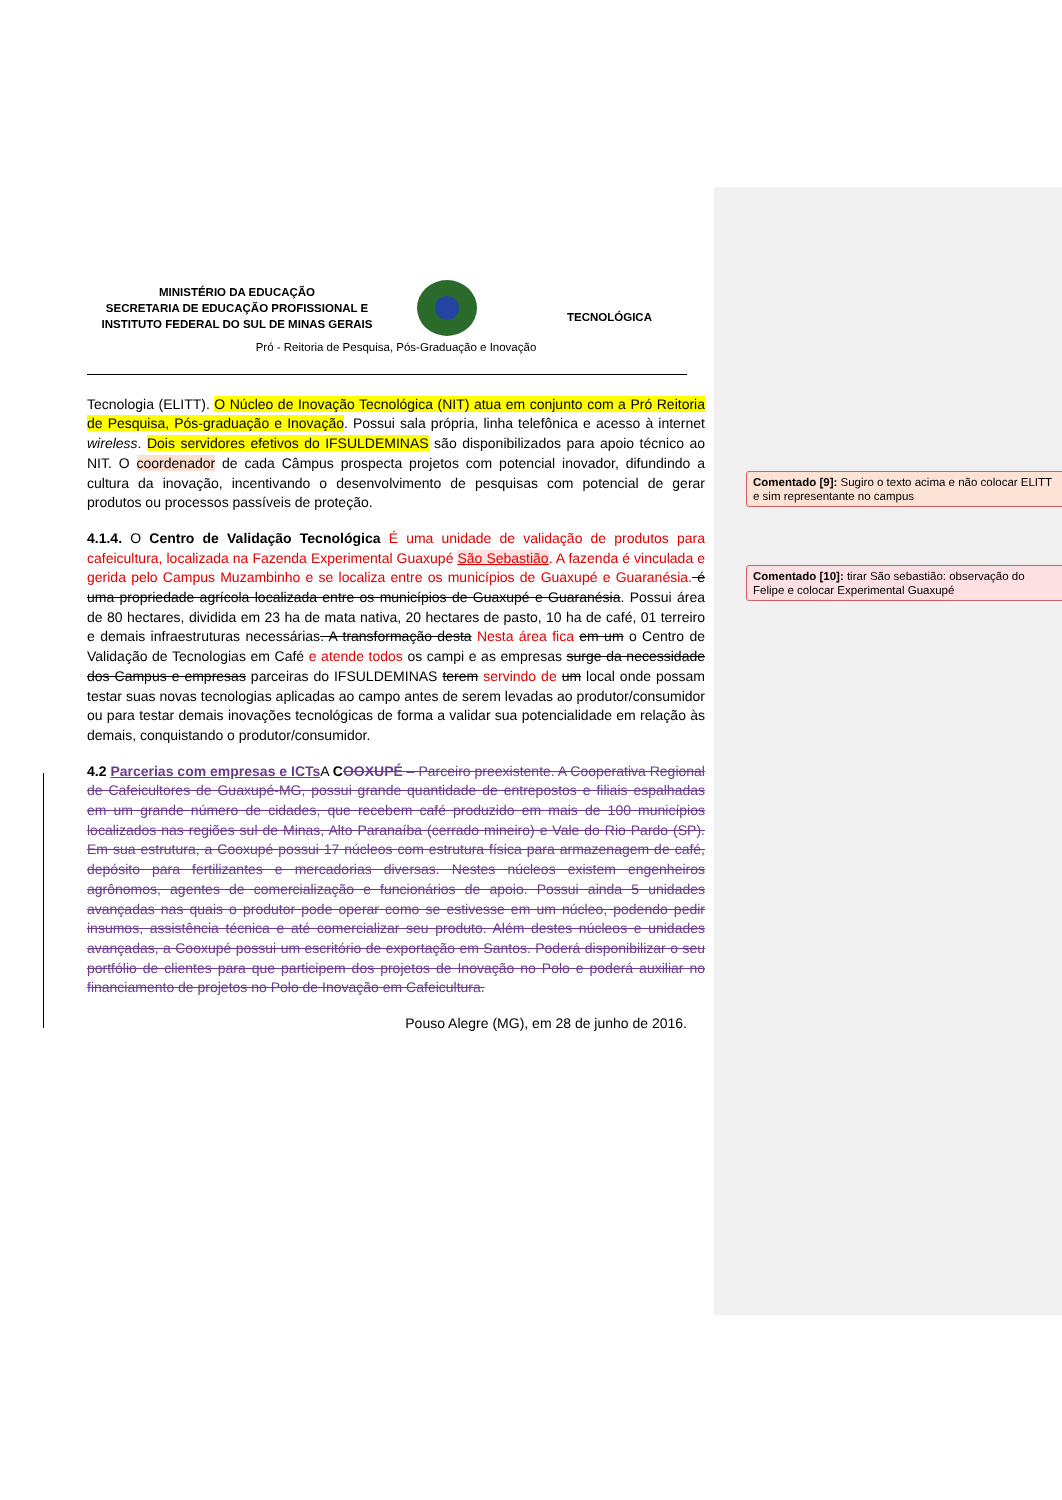MINISTÉRIO DA EDUCAÇÃO
SECRETARIA DE EDUCAÇÃO PROFISSIONAL E
INSTITUTO FEDERAL DO SUL DE MINAS GERAIS
TECNOLÓGICA
Pró - Reitoria de Pesquisa, Pós-Graduação e Inovação
Tecnologia (ELITT). O Núcleo de Inovação Tecnológica (NIT) atua em conjunto com a Pró Reitoria de Pesquisa, Pós-graduação e Inovação. Possui sala própria, linha telefônica e acesso à internet wireless. Dois servidores efetivos do IFSULDEMINAS são disponibilizados para apoio técnico ao NIT. O coordenador de cada Câmpus prospecta projetos com potencial inovador, difundindo a cultura da inovação, incentivando o desenvolvimento de pesquisas com potencial de gerar produtos ou processos passíveis de proteção.
4.1.4. O Centro de Validação Tecnológica É uma unidade de validação de produtos para cafeicultura, localizada na Fazenda Experimental Guaxupé São Sebastião. A fazenda é vinculada e gerida pelo Campus Muzambinho e se localiza entre os municípios de Guaxupé e Guaranésia. é uma propriedade agrícola localizada entre os municípios de Guaxupé e Guaranésia. Possui área de 80 hectares, dividida em 23 ha de mata nativa, 20 hectares de pasto, 10 ha de café, 01 terreiro e demais infraestruturas necessárias. A transformação desta Nesta área fica em um o Centro de Validação de Tecnologias em Café e atende todos os campi e as empresas surge da necessidade dos Campus e empresas parceiras do IFSULDEMINAS terem servindo de um local onde possam testar suas novas tecnologias aplicadas ao campo antes de serem levadas ao produtor/consumidor ou para testar demais inovações tecnológicas de forma a validar sua potencialidade em relação às demais, conquistando o produtor/consumidor.
4.2 Parcerias com empresas e ICTs A COOXUPÉ – Parceiro preexistente. A Cooperativa Regional de Cafeicultores de Guaxupé-MG, possui grande quantidade de entrepostos e filiais espalhadas em um grande número de cidades, que recebem café produzido em mais de 100 municípios localizados nas regiões sul de Minas, Alto Paranaíba (cerrado mineiro) e Vale do Rio Pardo (SP). Em sua estrutura, a Cooxupé possui 17 núcleos com estrutura física para armazenagem de café, depósito para fertilizantes e mercadorias diversas. Nestes núcleos existem engenheiros agrônomos, agentes de comercialização e funcionários de apoio. Possui ainda 5 unidades avançadas nas quais o produtor pode operar como se estivesse em um núcleo, podendo pedir insumos, assistência técnica e até comercializar seu produto. Além destes núcleos e unidades avançadas, a Cooxupé possui um escritório de exportação em Santos. Poderá disponibilizar o seu portfólio de clientes para que participem dos projetos de Inovação no Polo e poderá auxiliar no financiamento de projetos no Polo de Inovação em Cafeicultura.
Pouso Alegre (MG), em 28 de junho de 2016.
Comentado [9]: Sugiro o texto acima e não colocar ELITT e sim representante no campus
Comentado [10]: tirar São sebastião: observação do Felipe e colocar Experimental Guaxupé